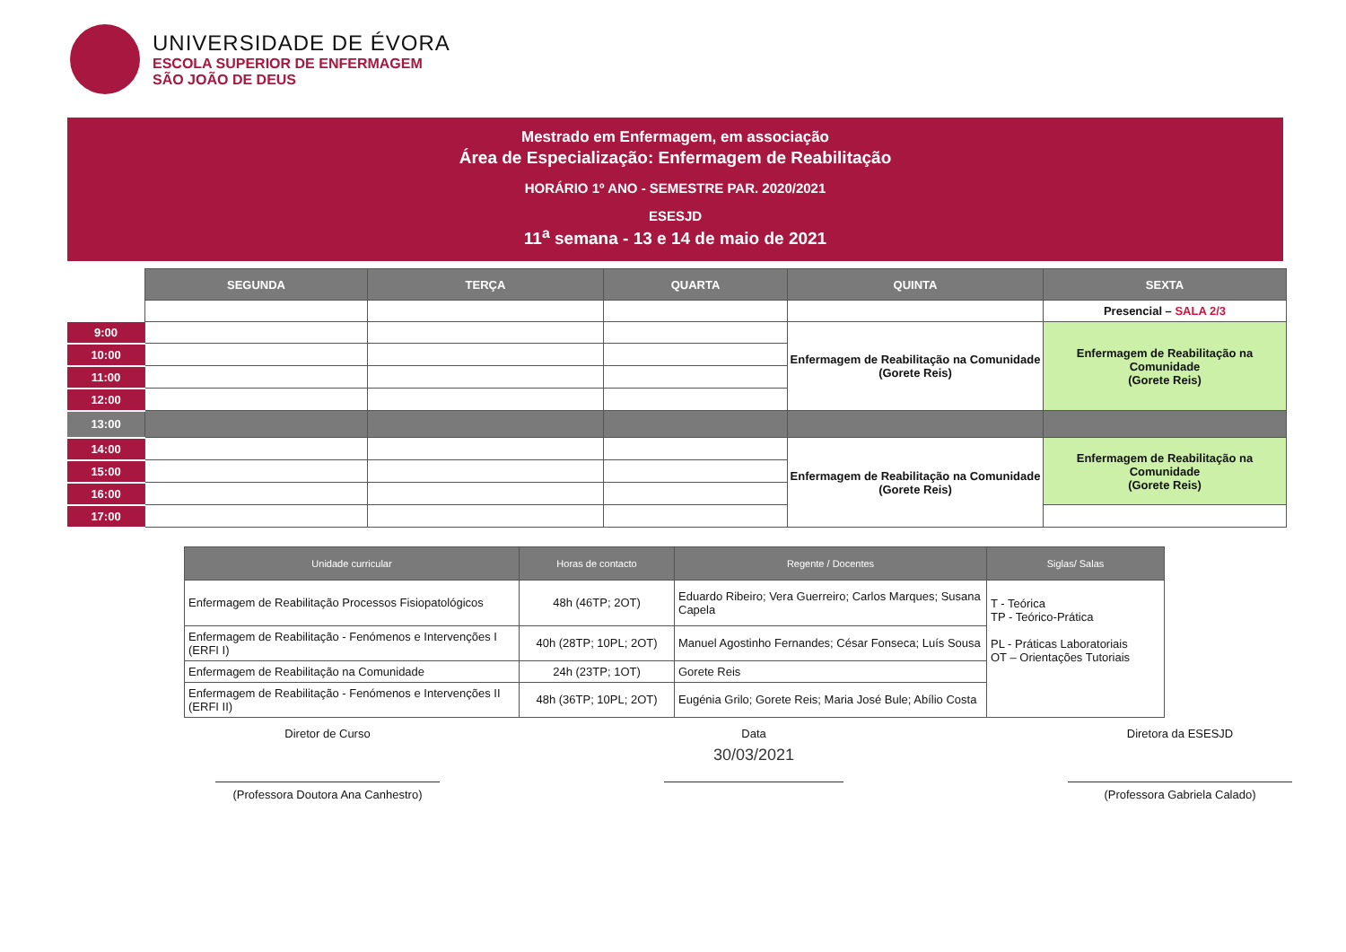UNIVERSIDADE DE ÉVORA
ESCOLA SUPERIOR DE ENFERMAGEM
SÃO JOÃO DE DEUS
Mestrado em Enfermagem, em associação
Área de Especialização: Enfermagem de Reabilitação
HORÁRIO 1º ANO - SEMESTRE PAR. 2020/2021
ESESJD
11<sup>a</sup> semana - 13 e 14 de maio de 2021
| | SEGUNDA | TERÇA | QUARTA | QUINTA | SEXTA |
| | | | | | Presencial – SALA 2/3 |
| 9:00 | | | | Enfermagem de Reabilitação na Comunidade (Gorete Reis) | Enfermagem de Reabilitação na Comunidade (Gorete Reis) |
| 10:00 | | | | | |
| 11:00 | | | | | |
| 12:00 | | | | | |
| 13:00 | | | | | |
| 14:00 | | | | Enfermagem de Reabilitação na Comunidade (Gorete Reis) | Enfermagem de Reabilitação na Comunidade (Gorete Reis) |
| 15:00 | | | | | |
| 16:00 | | | | | |
| 17:00 | | | | | |
| Unidade curricular | Horas de contacto | Regente / Docentes | Siglas/ Salas |
| --- | --- | --- | --- |
| Enfermagem de Reabilitação Processos Fisiopatológicos | 48h (46TP; 2OT) | Eduardo Ribeiro; Vera Guerreiro; Carlos Marques; Susana Capela | T - Teórica TP - Teórico-Prática PL - Práticas Laboratoriais OT – Orientações Tutoriais |
| Enfermagem de Reabilitação - Fenómenos e Intervenções I (ERFI I) | 40h (28TP; 10PL; 2OT) | Manuel Agostinho Fernandes; César Fonseca; Luís Sousa | |
| Enfermagem de Reabilitação na Comunidade | 24h (23TP; 1OT) | Gorete Reis | |
| Enfermagem de Reabilitação - Fenómenos e Intervenções II (ERFI II) | 48h (36TP; 10PL; 2OT) | Eugénia Grilo; Gorete Reis; Maria José Bule; Abílio Costa | |
Diretor de Curso
(Professora Doutora Ana Canhestro)
Data
30/03/2021
Diretora da ESESJD
(Professora Gabriela Calado)